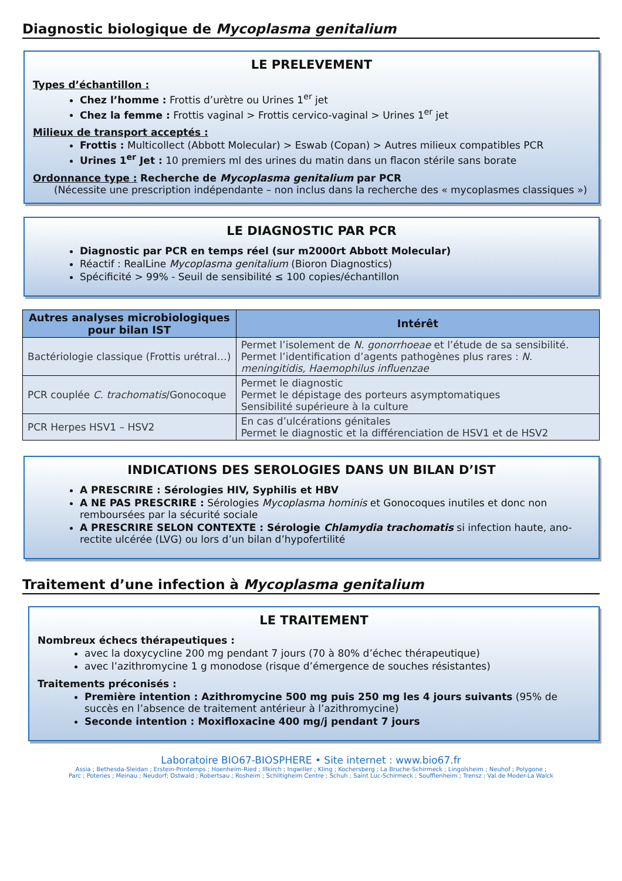Diagnostic biologique de Mycoplasma genitalium
LE PRELEVEMENT
Types d’échantillon :
Chez l’homme : Frottis d’urètre ou Urines 1<sup>er</sup> jet
Chez la femme : Frottis vaginal > Frottis cervico-vaginal > Urines 1<sup>er</sup> jet
Milieux de transport acceptés :
Frottis : Multicollect (Abbott Molecular) > Eswab (Copan) > Autres milieux compatibles PCR
Urines 1<sup>er</sup> Jet : 10 premiers ml des urines du matin dans un flacon stérile sans borate
Ordonnance type : Recherche de Mycoplasma genitalium par PCR
(Nécessite une prescription indépendante – non inclus dans la recherche des « mycoplasmes classiques »)
LE DIAGNOSTIC PAR PCR
Diagnostic par PCR en temps réel (sur m2000rt Abbott Molecular)
Réactif : RealLine Mycoplasma genitalium (Bioron Diagnostics)
Spécificité > 99% - Seuil de sensibilité ≤ 100 copies/échantillon
| Autres analyses microbiologiques pour bilan IST | Intérêt |
| --- | --- |
| Bactériologie classique (Frottis urétral…) | Permet l’isolement de N. gonorrhoeae et l’étude de sa sensibilité. Permet l’identification d’agents pathogènes plus rares : N. meningitidis, Haemophilus influenzae |
| PCR couplée C. trachomatis /Gonocoque | Permet le diagnostic Permet le dépistage des porteurs asymptomatiques Sensibilité supérieure à la culture |
| PCR Herpes HSV1 – HSV2 | En cas d’ulcérations génitales Permet le diagnostic et la différenciation de HSV1 et de HSV2 |
INDICATIONS DES SEROLOGIES DANS UN BILAN D’IST
A PRESCRIRE : Sérologies HIV, Syphilis et HBV
A NE PAS PRESCRIRE : Sérologies Mycoplasma hominis et Gonocoques inutiles et donc non remboursées par la sécurité sociale
A PRESCRIRE SELON CONTEXTE : Sérologie Chlamydia trachomatis si infection haute, ano-rectite ulcérée (LVG) ou lors d’un bilan d’hypofertilité
Traitement d’une infection à Mycoplasma genitalium
LE TRAITEMENT
Nombreux échecs thérapeutiques :
avec la doxycycline 200 mg pendant 7 jours (70 à 80% d’échec thérapeutique)
avec l’azithromycine 1 g monodose (risque d’émergence de souches résistantes)
Traitements préconisés :
Première intention : Azithromycine 500 mg puis 250 mg les 4 jours suivants (95% de succès en l’absence de traitement antérieur à l’azithromycine)
Seconde intention : Moxifloxacine 400 mg/j pendant 7 jours
Laboratoire BIO67-BIOSPHERE • Site internet : www.bio67.fr
Assia ; Bethesda-Sleidan ; Erstein-Printemps ; Hoenheim-Ried ; Illkirch ; Ingwiller ; Kling ; Kochersberg ; La Bruche-Schirmeck ; Lingolsheim ; Neuhof ; Polygone ;
Parc ; Poteries ; Meinau ; Neudorf; Ostwald ; Robertsau ; Rosheim ; Schiltigheim Centre ; Schuh ; Saint Luc-Schirmeck ; Soufflenheim ; Trensz ; Val de Moder-La Walck